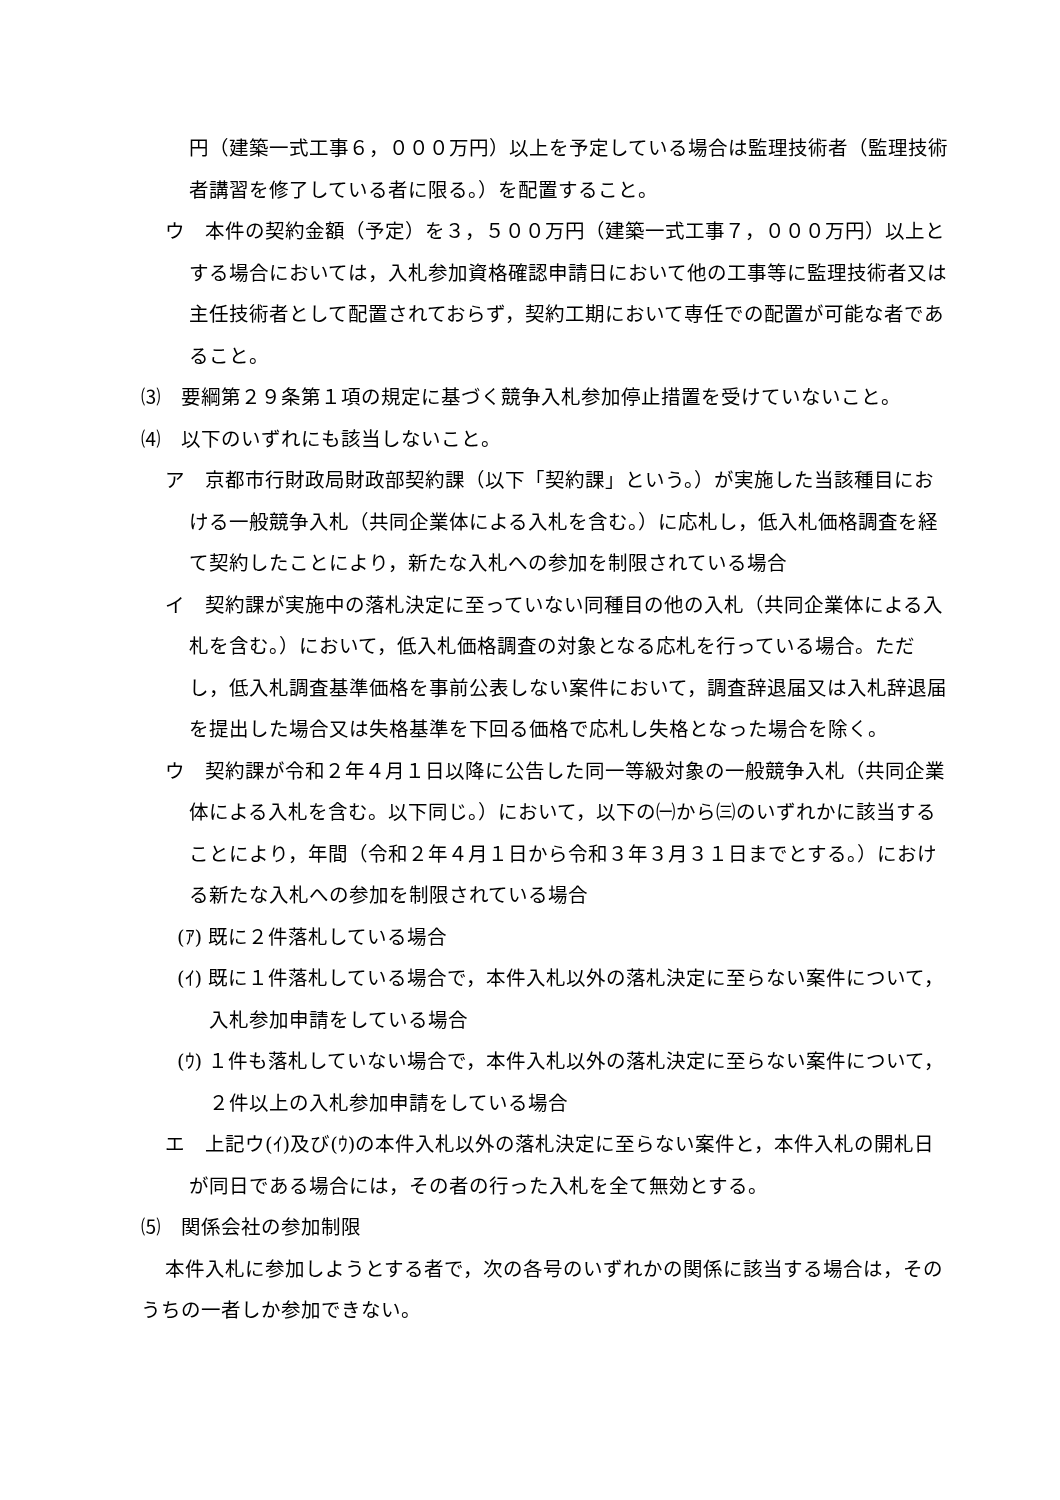円（建築一式工事６，０００万円）以上を予定している場合は監理技術者（監理技術者講習を修了している者に限る。）を配置すること。
ウ　本件の契約金額（予定）を３，５００万円（建築一式工事７，０００万円）以上とする場合においては，入札参加資格確認申請日において他の工事等に監理技術者又は主任技術者として配置されておらず，契約工期において専任での配置が可能な者であること。
⑶　要綱第２９条第１項の規定に基づく競争入札参加停止措置を受けていないこと。
⑷　以下のいずれにも該当しないこと。
ア　京都市行財政局財政部契約課（以下「契約課」という。）が実施した当該種目における一般競争入札（共同企業体による入札を含む。）に応札し，低入札価格調査を経て契約したことにより，新たな入札への参加を制限されている場合
イ　契約課が実施中の落札決定に至っていない同種目の他の入札（共同企業体による入札を含む。）において，低入札価格調査の対象となる応札を行っている場合。ただし，低入札調査基準価格を事前公表しない案件において，調査辞退届又は入札辞退届を提出した場合又は失格基準を下回る価格で応札し失格となった場合を除く。
ウ　契約課が令和２年４月１日以降に公告した同一等級対象の一般競争入札（共同企業体による入札を含む。以下同じ。）において，以下の㈠から㈢のいずれかに該当することにより，年間（令和２年４月１日から令和３年３月３１日までとする。）における新たな入札への参加を制限されている場合
(ｱ) 既に２件落札している場合
(ｲ) 既に１件落札している場合で，本件入札以外の落札決定に至らない案件について，入札参加申請をしている場合
(ｳ) １件も落札していない場合で，本件入札以外の落札決定に至らない案件について，２件以上の入札参加申請をしている場合
エ　上記ウ(ｲ)及び(ｳ)の本件入札以外の落札決定に至らない案件と，本件入札の開札日が同日である場合には，その者の行った入札を全て無効とする。
⑸　関係会社の参加制限
本件入札に参加しようとする者で，次の各号のいずれかの関係に該当する場合は，そのうちの一者しか参加できない。